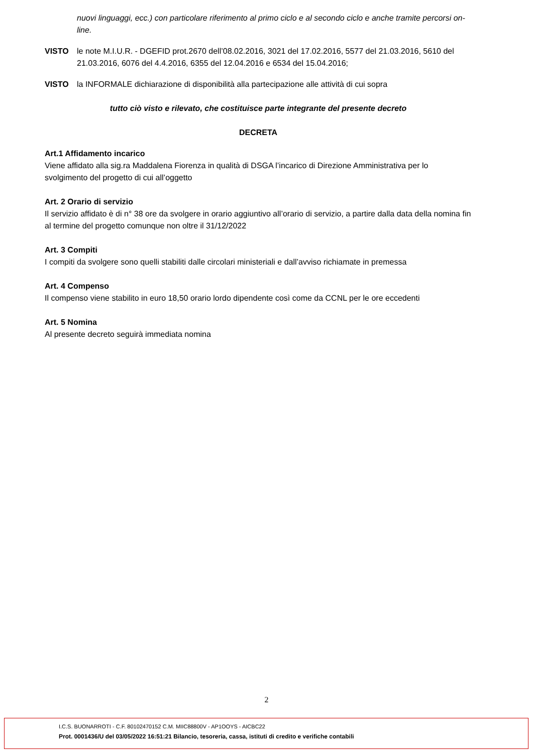nuovi linguaggi, ecc.) con particolare riferimento al primo ciclo e al secondo ciclo e anche tramite percorsi on-line.
VISTO le note M.I.U.R. - DGEFID prot.2670 dell’08.02.2016, 3021 del 17.02.2016, 5577 del 21.03.2016, 5610 del 21.03.2016, 6076 del 4.4.2016, 6355 del 12.04.2016 e 6534 del 15.04.2016;
VISTO la INFORMALE dichiarazione di disponibilità alla partecipazione alle attività di cui sopra
tutto ciò visto e rilevato, che costituisce parte integrante del presente decreto
DECRETA
Art.1 Affidamento incarico
Viene affidato alla sig.ra Maddalena Fiorenza in qualità di DSGA l’incarico di Direzione Amministrativa per lo svolgimento del progetto di cui all’oggetto
Art. 2 Orario di servizio
Il servizio affidato è di n° 38 ore da svolgere in orario aggiuntivo all’orario di servizio, a partire dalla data della nomina fin al termine del progetto comunque non oltre il 31/12/2022
Art. 3 Compiti
I compiti da svolgere sono quelli stabiliti dalle circolari ministeriali e dall’avviso richiamate in premessa
Art. 4 Compenso
Il compenso viene stabilito in euro 18,50 orario lordo dipendente così come da CCNL per le ore eccedenti
Art. 5 Nomina
Al presente decreto seguirà immediata nomina
2
I.C.S. BUONARROTI - C.F. 80102470152 C.M. MIIC88800V - AP1OOYS - AICBC22
Prot. 0001436/U del 03/05/2022 16:51:21 Bilancio, tesoreria, cassa, istituti di credito e verifiche contabili